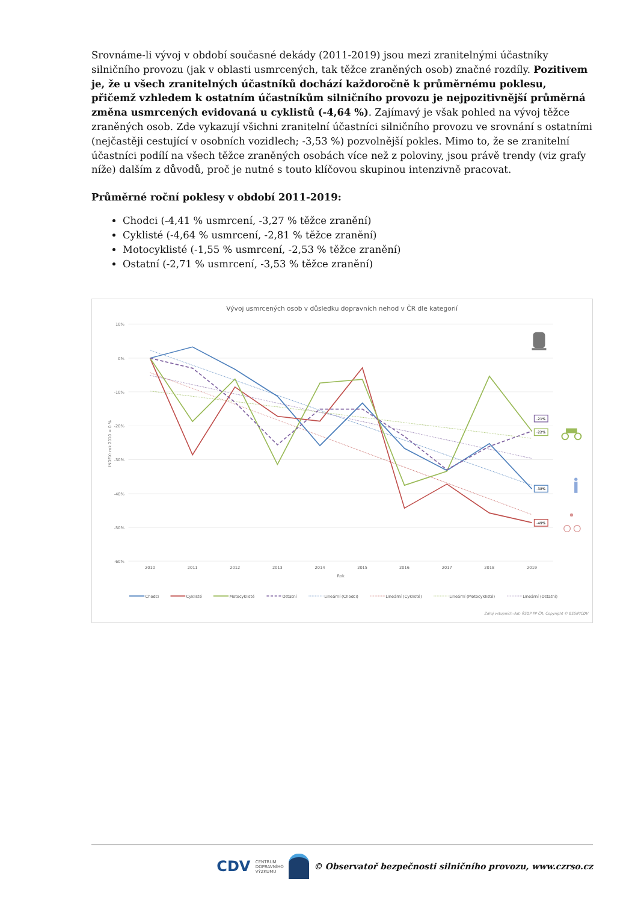Srovnáme-li vývoj v období současné dekády (2011-2019) jsou mezi zranitelnými účastníky silničního provozu (jak v oblasti usmrcených, tak těžce zraněných osob) značné rozdíly. Pozitivem je, že u všech zranitelných účastníků dochází každoročně k průměrnému poklesu, přičemž vzhledem k ostatním účastníkům silničního provozu je nejpozitivnější průměrná změna usmrcených evidovaná u cyklistů (-4,64 %). Zajímavý je však pohled na vývoj těžce zraněných osob. Zde vykazují všichni zranitelní účastníci silničního provozu ve srovnání s ostatními (nejčastěji cestující v osobních vozidlech; -3,53 %) pozvolnější pokles. Mimo to, že se zranitelní účastníci podílí na všech těžce zraněných osobách více než z poloviny, jsou právě trendy (viz grafy níže) dalším z důvodů, proč je nutné s touto klíčovou skupinou intenzivně pracovat.
Průměrné roční poklesy v období 2011-2019:
Chodci (-4,41 % usmrcení, -3,27 % těžce zranění)
Cyklisté (-4,64 % usmrcení, -2,81 % těžce zranění)
Motocyklisté (-1,55 % usmrcení, -2,53 % těžce zranění)
Ostatní (-2,71 % usmrcení, -3,53 % těžce zranění)
Vývoj usmrcených osob v důsledku dopravních nehod v ČR dle kategorií
10%
0%
-10%
-20%
-30%
-40%
-50%
-60%
INDEX: rok 2010 = 0 %
2010
2011
2012
2013
2014
2015
2016
2017
2018
2019
Rok
-21%
-22%
-38%
-49%
Chodci
Cyklisté
Motocyklisté
Ostatní
Lineární (Chodci)
Lineární (Cyklisté)
Lineární (Motocyklisté)
Lineární (Ostatní)
Zdroj vstupních dat: ŘSDP PP ČR; Copyright © BESIP/CDV
CDV CENTRUM
DOPRAVNÍHO
VÝZKUMU © Observatoř bezpečnosti silničního provozu, www.czrso.cz